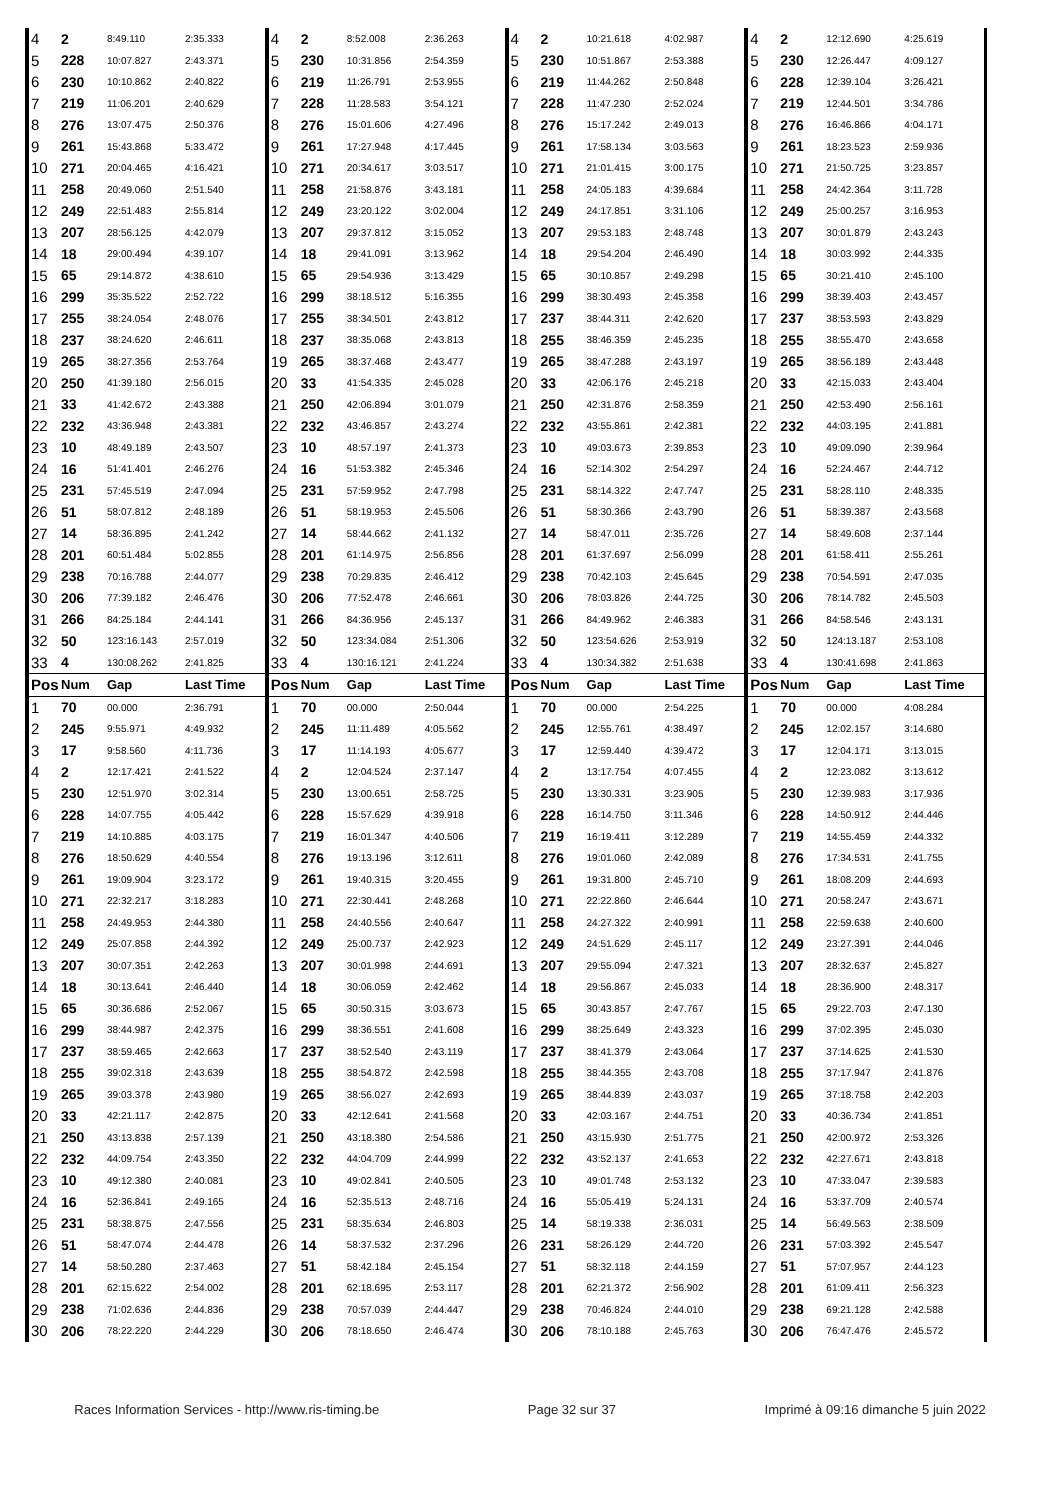| 4 | 2 | 8:49.110 | 2:35.333 | 4 | 2 | 8:52.008 | 2:36.263 | 4 | 2 | 10:21.618 | 4:02.987 | 4 | 2 | 12:12.690 | 4:25.619 |
| 5 | 228 | 10:07.827 | 2:43.371 | 5 | 230 | 10:31.856 | 2:54.359 | 5 | 230 | 10:51.867 | 2:53.388 | 5 | 230 | 12:26.447 | 4:09.127 |
| 6 | 230 | 10:10.862 | 2:40.822 | 6 | 219 | 11:26.791 | 2:53.955 | 6 | 219 | 11:44.262 | 2:50.848 | 6 | 228 | 12:39.104 | 3:26.421 |
| 7 | 219 | 11:06.201 | 2:40.629 | 7 | 228 | 11:28.583 | 3:54.121 | 7 | 228 | 11:47.230 | 2:52.024 | 7 | 219 | 12:44.501 | 3:34.786 |
| 8 | 276 | 13:07.475 | 2:50.376 | 8 | 276 | 15:01.606 | 4:27.496 | 8 | 276 | 15:17.242 | 2:49.013 | 8 | 276 | 16:46.866 | 4:04.171 |
| 9 | 261 | 15:43.868 | 5:33.472 | 9 | 261 | 17:27.948 | 4:17.445 | 9 | 261 | 17:58.134 | 3:03.563 | 9 | 261 | 18:23.523 | 2:59.936 |
| 10 | 271 | 20:04.465 | 4:16.421 | 10 | 271 | 20:34.617 | 3:03.517 | 10 | 271 | 21:01.415 | 3:00.175 | 10 | 271 | 21:50.725 | 3:23.857 |
| 11 | 258 | 20:49.060 | 2:51.540 | 11 | 258 | 21:58.876 | 3:43.181 | 11 | 258 | 24:05.183 | 4:39.684 | 11 | 258 | 24:42.364 | 3:11.728 |
| 12 | 249 | 22:51.483 | 2:55.814 | 12 | 249 | 23:20.122 | 3:02.004 | 12 | 249 | 24:17.851 | 3:31.106 | 12 | 249 | 25:00.257 | 3:16.953 |
| 13 | 207 | 28:56.125 | 4:42.079 | 13 | 207 | 29:37.812 | 3:15.052 | 13 | 207 | 29:53.183 | 2:48.748 | 13 | 207 | 30:01.879 | 2:43.243 |
| 14 | 18 | 29:00.494 | 4:39.107 | 14 | 18 | 29:41.091 | 3:13.962 | 14 | 18 | 29:54.204 | 2:46.490 | 14 | 18 | 30:03.992 | 2:44.335 |
| 15 | 65 | 29:14.872 | 4:38.610 | 15 | 65 | 29:54.936 | 3:13.429 | 15 | 65 | 30:10.857 | 2:49.298 | 15 | 65 | 30:21.410 | 2:45.100 |
| 16 | 299 | 35:35.522 | 2:52.722 | 16 | 299 | 38:18.512 | 5:16.355 | 16 | 299 | 38:30.493 | 2:45.358 | 16 | 299 | 38:39.403 | 2:43.457 |
| 17 | 255 | 38:24.054 | 2:48.076 | 17 | 255 | 38:34.501 | 2:43.812 | 17 | 237 | 38:44.311 | 2:42.620 | 17 | 237 | 38:53.593 | 2:43.829 |
| 18 | 237 | 38:24.620 | 2:46.611 | 18 | 237 | 38:35.068 | 2:43.813 | 18 | 255 | 38:46.359 | 2:45.235 | 18 | 255 | 38:55.470 | 2:43.658 |
| 19 | 265 | 38:27.356 | 2:53.764 | 19 | 265 | 38:37.468 | 2:43.477 | 19 | 265 | 38:47.288 | 2:43.197 | 19 | 265 | 38:56.189 | 2:43.448 |
| 20 | 250 | 41:39.180 | 2:56.015 | 20 | 33 | 41:54.335 | 2:45.028 | 20 | 33 | 42:06.176 | 2:45.218 | 20 | 33 | 42:15.033 | 2:43.404 |
| 21 | 33 | 41:42.672 | 2:43.388 | 21 | 250 | 42:06.894 | 3:01.079 | 21 | 250 | 42:31.876 | 2:58.359 | 21 | 250 | 42:53.490 | 2:56.161 |
| 22 | 232 | 43:36.948 | 2:43.381 | 22 | 232 | 43:46.857 | 2:43.274 | 22 | 232 | 43:55.861 | 2:42.381 | 22 | 232 | 44:03.195 | 2:41.881 |
| 23 | 10 | 48:49.189 | 2:43.507 | 23 | 10 | 48:57.197 | 2:41.373 | 23 | 10 | 49:03.673 | 2:39.853 | 23 | 10 | 49:09.090 | 2:39.964 |
| 24 | 16 | 51:41.401 | 2:46.276 | 24 | 16 | 51:53.382 | 2:45.346 | 24 | 16 | 52:14.302 | 2:54.297 | 24 | 16 | 52:24.467 | 2:44.712 |
| 25 | 231 | 57:45.519 | 2:47.094 | 25 | 231 | 57:59.952 | 2:47.798 | 25 | 231 | 58:14.322 | 2:47.747 | 25 | 231 | 58:28.110 | 2:48.335 |
| 26 | 51 | 58:07.812 | 2:48.189 | 26 | 51 | 58:19.953 | 2:45.506 | 26 | 51 | 58:30.366 | 2:43.790 | 26 | 51 | 58:39.387 | 2:43.568 |
| 27 | 14 | 58:36.895 | 2:41.242 | 27 | 14 | 58:44.662 | 2:41.132 | 27 | 14 | 58:47.011 | 2:35.726 | 27 | 14 | 58:49.608 | 2:37.144 |
| 28 | 201 | 60:51.484 | 5:02.855 | 28 | 201 | 61:14.975 | 2:56.856 | 28 | 201 | 61:37.697 | 2:56.099 | 28 | 201 | 61:58.411 | 2:55.261 |
| 29 | 238 | 70:16.788 | 2:44.077 | 29 | 238 | 70:29.835 | 2:46.412 | 29 | 238 | 70:42.103 | 2:45.645 | 29 | 238 | 70:54.591 | 2:47.035 |
| 30 | 206 | 77:39.182 | 2:46.476 | 30 | 206 | 77:52.478 | 2:46.661 | 30 | 206 | 78:03.826 | 2:44.725 | 30 | 206 | 78:14.782 | 2:45.503 |
| 31 | 266 | 84:25.184 | 2:44.141 | 31 | 266 | 84:36.956 | 2:45.137 | 31 | 266 | 84:49.962 | 2:46.383 | 31 | 266 | 84:58.546 | 2:43.131 |
| 32 | 50 | 123:16.143 | 2:57.019 | 32 | 50 | 123:34.084 | 2:51.306 | 32 | 50 | 123:54.626 | 2:53.919 | 32 | 50 | 124:13.187 | 2:53.108 |
| 33 | 4 | 130:08.262 | 2:41.825 | 33 | 4 | 130:16.121 | 2:41.224 | 33 | 4 | 130:34.382 | 2:51.638 | 33 | 4 | 130:41.698 | 2:41.863 |
| Pos | Num | Gap | Last Time | Pos | Num | Gap | Last Time | Pos | Num | Gap | Last Time | Pos | Num | Gap | Last Time |
| 1 | 70 | 00.000 | 2:36.791 | 1 | 70 | 00.000 | 2:50.044 | 1 | 70 | 00.000 | 2:54.225 | 1 | 70 | 00.000 | 4:08.284 |
| 2 | 245 | 9:55.971 | 4:49.932 | 2 | 245 | 11:11.489 | 4:05.562 | 2 | 245 | 12:55.761 | 4:38.497 | 2 | 245 | 12:02.157 | 3:14.680 |
| 3 | 17 | 9:58.560 | 4:11.736 | 3 | 17 | 11:14.193 | 4:05.677 | 3 | 17 | 12:59.440 | 4:39.472 | 3 | 17 | 12:04.171 | 3:13.015 |
| 4 | 2 | 12:17.421 | 2:41.522 | 4 | 2 | 12:04.524 | 2:37.147 | 4 | 2 | 13:17.754 | 4:07.455 | 4 | 2 | 12:23.082 | 3:13.612 |
| 5 | 230 | 12:51.970 | 3:02.314 | 5 | 230 | 13:00.651 | 2:58.725 | 5 | 230 | 13:30.331 | 3:23.905 | 5 | 230 | 12:39.983 | 3:17.936 |
| 6 | 228 | 14:07.755 | 4:05.442 | 6 | 228 | 15:57.629 | 4:39.918 | 6 | 228 | 16:14.750 | 3:11.346 | 6 | 228 | 14:50.912 | 2:44.446 |
| 7 | 219 | 14:10.885 | 4:03.175 | 7 | 219 | 16:01.347 | 4:40.506 | 7 | 219 | 16:19.411 | 3:12.289 | 7 | 219 | 14:55.459 | 2:44.332 |
| 8 | 276 | 18:50.629 | 4:40.554 | 8 | 276 | 19:13.196 | 3:12.611 | 8 | 276 | 19:01.060 | 2:42.089 | 8 | 276 | 17:34.531 | 2:41.755 |
| 9 | 261 | 19:09.904 | 3:23.172 | 9 | 261 | 19:40.315 | 3:20.455 | 9 | 261 | 19:31.800 | 2:45.710 | 9 | 261 | 18:08.209 | 2:44.693 |
| 10 | 271 | 22:32.217 | 3:18.283 | 10 | 271 | 22:30.441 | 2:48.268 | 10 | 271 | 22:22.860 | 2:46.644 | 10 | 271 | 20:58.247 | 2:43.671 |
| 11 | 258 | 24:49.953 | 2:44.380 | 11 | 258 | 24:40.556 | 2:40.647 | 11 | 258 | 24:27.322 | 2:40.991 | 11 | 258 | 22:59.638 | 2:40.600 |
| 12 | 249 | 25:07.858 | 2:44.392 | 12 | 249 | 25:00.737 | 2:42.923 | 12 | 249 | 24:51.629 | 2:45.117 | 12 | 249 | 23:27.391 | 2:44.046 |
| 13 | 207 | 30:07.351 | 2:42.263 | 13 | 207 | 30:01.998 | 2:44.691 | 13 | 207 | 29:55.094 | 2:47.321 | 13 | 207 | 28:32.637 | 2:45.827 |
| 14 | 18 | 30:13.641 | 2:46.440 | 14 | 18 | 30:06.059 | 2:42.462 | 14 | 18 | 29:56.867 | 2:45.033 | 14 | 18 | 28:36.900 | 2:48.317 |
| 15 | 65 | 30:36.686 | 2:52.067 | 15 | 65 | 30:50.315 | 3:03.673 | 15 | 65 | 30:43.857 | 2:47.767 | 15 | 65 | 29:22.703 | 2:47.130 |
| 16 | 299 | 38:44.987 | 2:42.375 | 16 | 299 | 38:36.551 | 2:41.608 | 16 | 299 | 38:25.649 | 2:43.323 | 16 | 299 | 37:02.395 | 2:45.030 |
| 17 | 237 | 38:59.465 | 2:42.663 | 17 | 237 | 38:52.540 | 2:43.119 | 17 | 237 | 38:41.379 | 2:43.064 | 17 | 237 | 37:14.625 | 2:41.530 |
| 18 | 255 | 39:02.318 | 2:43.639 | 18 | 255 | 38:54.872 | 2:42.598 | 18 | 255 | 38:44.355 | 2:43.708 | 18 | 255 | 37:17.947 | 2:41.876 |
| 19 | 265 | 39:03.378 | 2:43.980 | 19 | 265 | 38:56.027 | 2:42.693 | 19 | 265 | 38:44.839 | 2:43.037 | 19 | 265 | 37:18.758 | 2:42.203 |
| 20 | 33 | 42:21.117 | 2:42.875 | 20 | 33 | 42:12.641 | 2:41.568 | 20 | 33 | 42:03.167 | 2:44.751 | 20 | 33 | 40:36.734 | 2:41.851 |
| 21 | 250 | 43:13.838 | 2:57.139 | 21 | 250 | 43:18.380 | 2:54.586 | 21 | 250 | 43:15.930 | 2:51.775 | 21 | 250 | 42:00.972 | 2:53.326 |
| 22 | 232 | 44:09.754 | 2:43.350 | 22 | 232 | 44:04.709 | 2:44.999 | 22 | 232 | 43:52.137 | 2:41.653 | 22 | 232 | 42:27.671 | 2:43.818 |
| 23 | 10 | 49:12.380 | 2:40.081 | 23 | 10 | 49:02.841 | 2:40.505 | 23 | 10 | 49:01.748 | 2:53.132 | 23 | 10 | 47:33.047 | 2:39.583 |
| 24 | 16 | 52:36.841 | 2:49.165 | 24 | 16 | 52:35.513 | 2:48.716 | 24 | 16 | 55:05.419 | 5:24.131 | 24 | 16 | 53:37.709 | 2:40.574 |
| 25 | 231 | 58:38.875 | 2:47.556 | 25 | 231 | 58:35.634 | 2:46.803 | 25 | 14 | 58:19.338 | 2:36.031 | 25 | 14 | 56:49.563 | 2:38.509 |
| 26 | 51 | 58:47.074 | 2:44.478 | 26 | 14 | 58:37.532 | 2:37.296 | 26 | 231 | 58:26.129 | 2:44.720 | 26 | 231 | 57:03.392 | 2:45.547 |
| 27 | 14 | 58:50.280 | 2:37.463 | 27 | 51 | 58:42.184 | 2:45.154 | 27 | 51 | 58:32.118 | 2:44.159 | 27 | 51 | 57:07.957 | 2:44.123 |
| 28 | 201 | 62:15.622 | 2:54.002 | 28 | 201 | 62:18.695 | 2:53.117 | 28 | 201 | 62:21.372 | 2:56.902 | 28 | 201 | 61:09.411 | 2:56.323 |
| 29 | 238 | 71:02.636 | 2:44.836 | 29 | 238 | 70:57.039 | 2:44.447 | 29 | 238 | 70:46.824 | 2:44.010 | 29 | 238 | 69:21.128 | 2:42.588 |
| 30 | 206 | 78:22.220 | 2:44.229 | 30 | 206 | 78:18.650 | 2:46.474 | 30 | 206 | 78:10.188 | 2:45.763 | 30 | 206 | 76:47.476 | 2:45.572 |
Races Information Services - http://www.ris-timing.be Page 32 sur 37 Imprimé à 09:16 dimanche 5 juin 2022